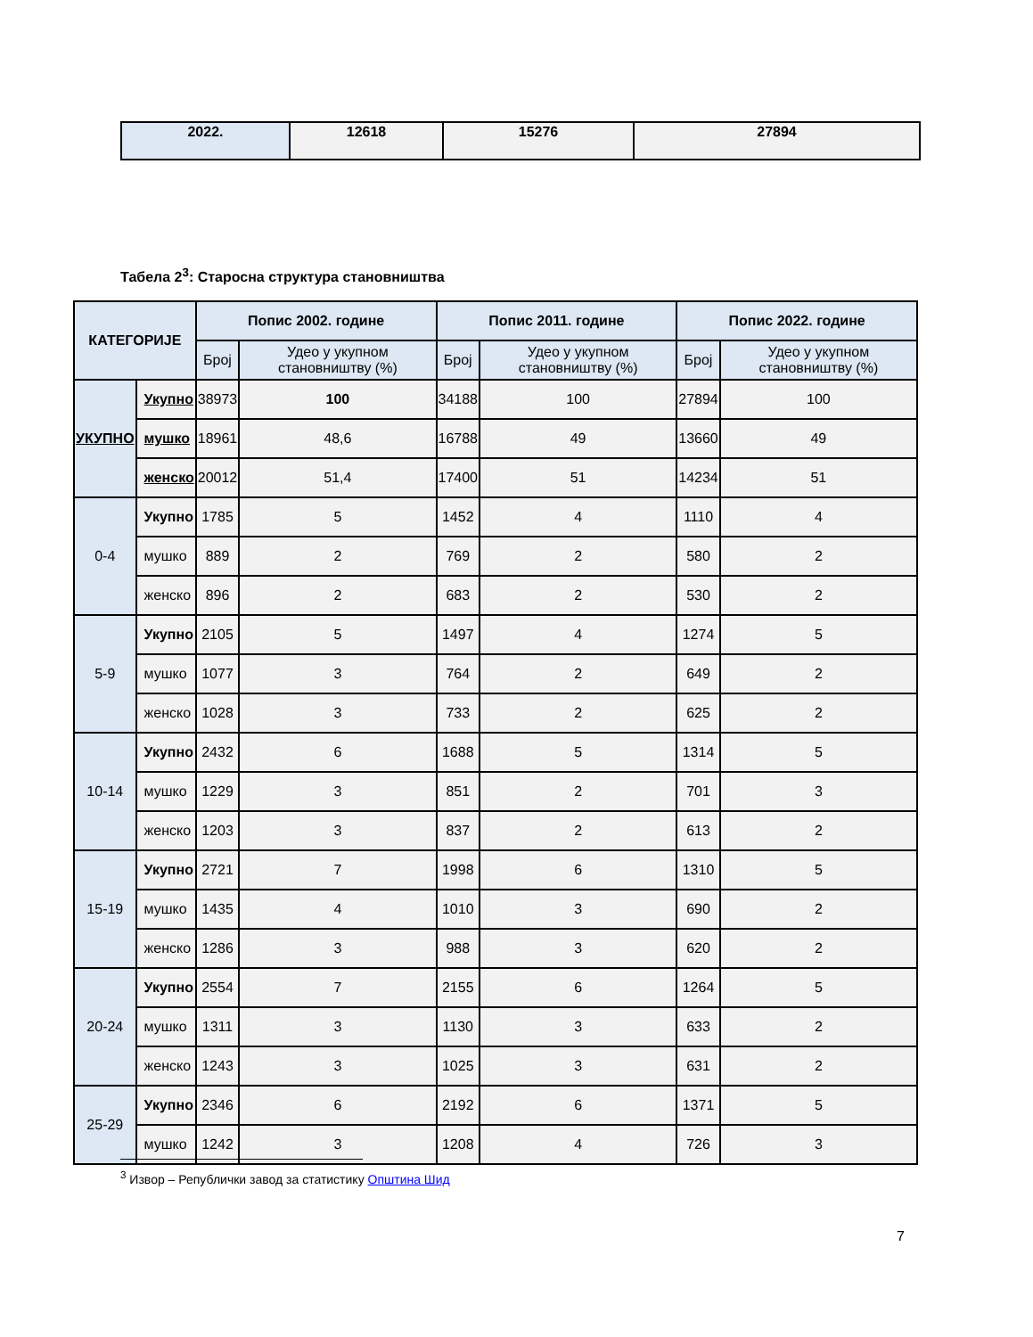| 2022. | 12618 | 15276 | 27894 |
Табела 2<sup>3</sup>: Старосна структура становништва
| КАТЕГОРИЈЕ | | Попис 2002. године | | Попис 2011. године | | Попис 2022. године | |
| --- | --- | --- | --- | --- | --- | --- | --- |
| | | Број | Удео у укупном становништву (%) | Број | Удео у укупном становништву (%) | Број | Удео у укупном становништву (%) |
| УКУПНО | Укупно | 38973 | 100 | 34188 | 100 | 27894 | 100 |
| | мушко | 18961 | 48,6 | 16788 | 49 | 13660 | 49 |
| | женско | 20012 | 51,4 | 17400 | 51 | 14234 | 51 |
| 0-4 | Укупно | 1785 | 5 | 1452 | 4 | 1110 | 4 |
| | мушко | 889 | 2 | 769 | 2 | 580 | 2 |
| | женско | 896 | 2 | 683 | 2 | 530 | 2 |
| 5-9 | Укупно | 2105 | 5 | 1497 | 4 | 1274 | 5 |
| | мушко | 1077 | 3 | 764 | 2 | 649 | 2 |
| | женско | 1028 | 3 | 733 | 2 | 625 | 2 |
| 10-14 | Укупно | 2432 | 6 | 1688 | 5 | 1314 | 5 |
| | мушко | 1229 | 3 | 851 | 2 | 701 | 3 |
| | женско | 1203 | 3 | 837 | 2 | 613 | 2 |
| 15-19 | Укупно | 2721 | 7 | 1998 | 6 | 1310 | 5 |
| | мушко | 1435 | 4 | 1010 | 3 | 690 | 2 |
| | женско | 1286 | 3 | 988 | 3 | 620 | 2 |
| 20-24 | Укупно | 2554 | 7 | 2155 | 6 | 1264 | 5 |
| | мушко | 1311 | 3 | 1130 | 3 | 633 | 2 |
| | женско | 1243 | 3 | 1025 | 3 | 631 | 2 |
| 25-29 | Укупно | 2346 | 6 | 2192 | 6 | 1371 | 5 |
| | мушко | 1242 | 3 | 1208 | 4 | 726 | 3 |
<sup>3</sup> Извор – Републички завод за статистику Општина Шид
7